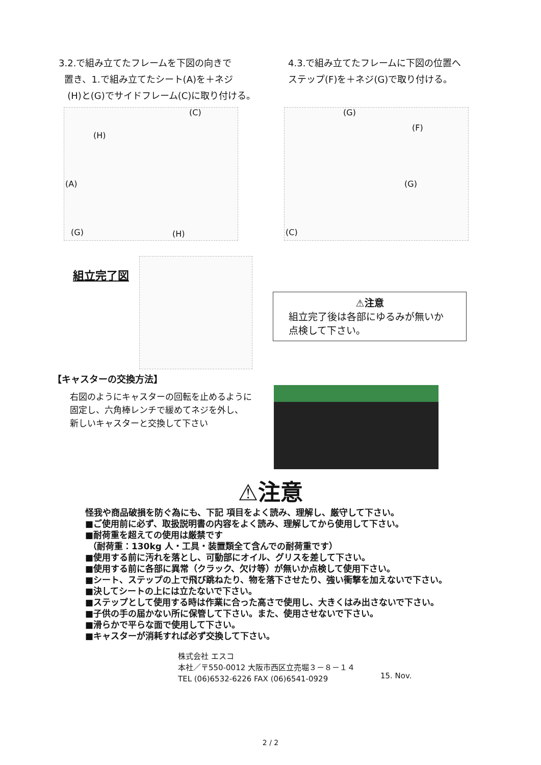3.2.で組み立てたフレームを下図の向きで
置き、1.で組み立てたシート(A)を＋ネジ
(H)と(G)でサイドフレーム(C)に取り付ける。
4.3.で組み立てたフレームに下図の位置へ
ステップ(F)を＋ネジ(G)で取り付ける。
(C)
(H)
(A)
(G) (H)
(G)
(F)
(G)
(C)
組立完了図
⚠注意
組立完了後は各部にゆるみが無いか
点検して下さい。
【キャスターの交換方法】
右図のようにキャスターの回転を止めるように
固定し、六角棒レンチで緩めてネジを外し、
新しいキャスターと交換して下さい
⚠注意
怪我や商品破損を防ぐ為にも、下記 項目をよく読み、理解し、厳守して下さい。
■ご使用前に必ず、取扱説明書の内容をよく読み、理解してから使用して下さい。
■耐荷重を超えての使用は厳禁です
（耐荷重：130kg 人・工具・装置類全て含んでの耐荷重です）
■使用する前に汚れを落とし、可動部にオイル、グリスを差して下さい。
■使用する前に各部に異常（クラック、欠け等）が無いか点検して使用下さい。
■シート、ステップの上で飛び跳ねたり、物を落下させたり、強い衝撃を加えないで下さい。
■決してシートの上には立たないで下さい。
■ステップとして使用する時は作業に合った高さで使用し、大きくはみ出さないで下さい。
■子供の手の届かない所に保管して下さい。また、使用させないで下さい。
■滑らかで平らな面で使用して下さい。
■キャスターが消耗すれば必ず交換して下さい。
株式会社 エスコ
本社／〒550-0012 大阪市西区立売堀３－８－１４
TEL (06)6532-6226 FAX (06)6541-0929
15. Nov.
2 / 2